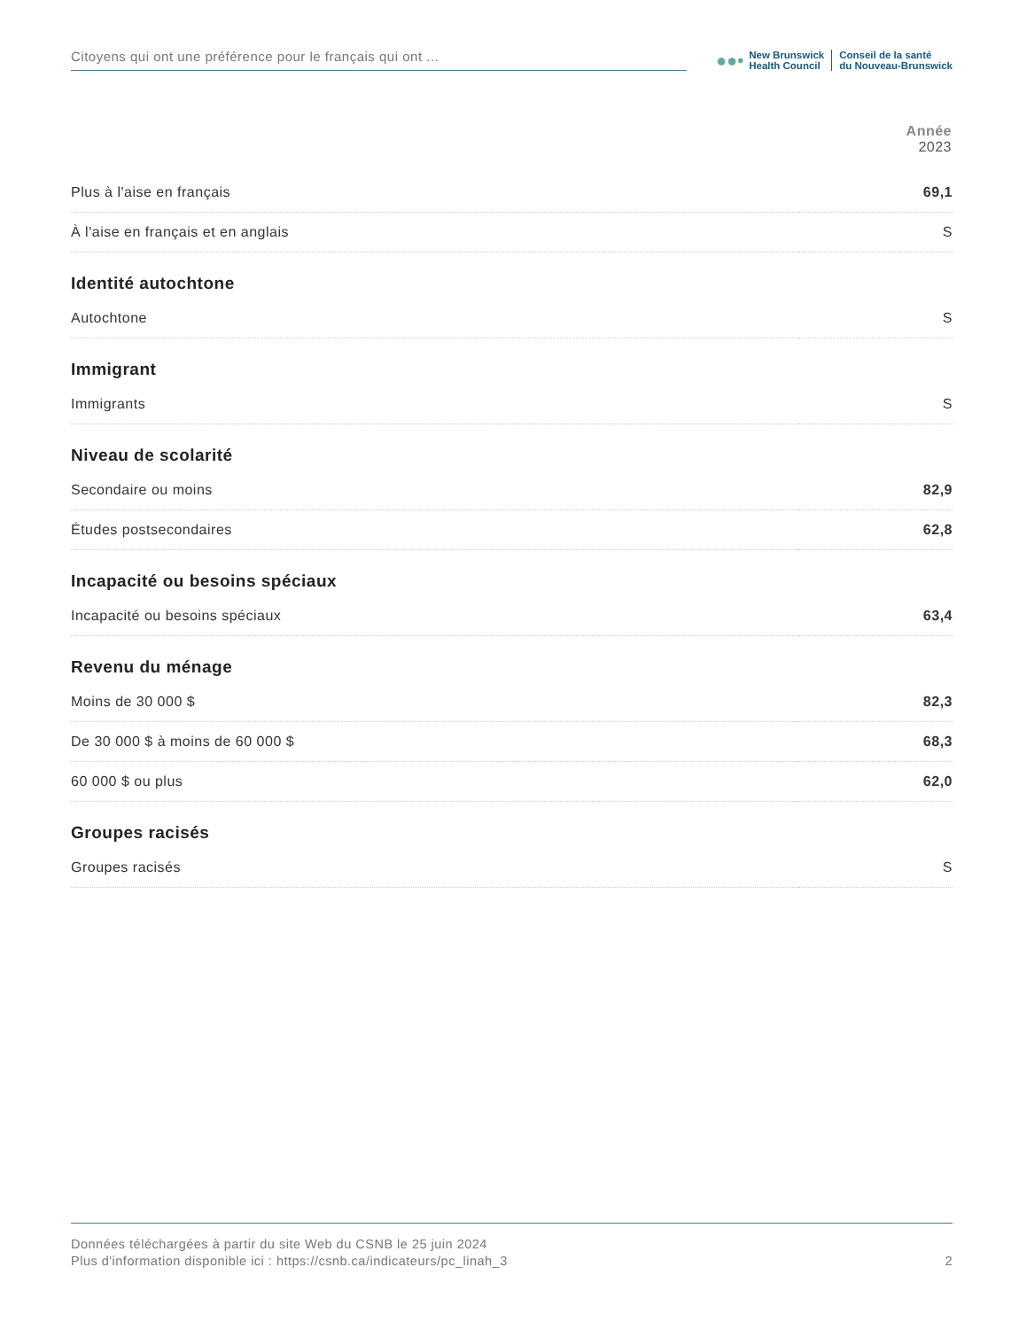Citoyens qui ont une préférence pour le français qui ont ...
●●•
New Brunswick
Health Council
Conseil de la santé
du Nouveau-Brunswick
| | Année 2023 |
| --- | --- |
| Plus à l'aise en français | 69,1 |
| À l'aise en français et en anglais | S |
| Identité autochtone | |
| Autochtone | S |
| Immigrant | |
| Immigrants | S |
| Niveau de scolarité | |
| Secondaire ou moins | 82,9 |
| Études postsecondaires | 62,8 |
| Incapacité ou besoins spéciaux | |
| Incapacité ou besoins spéciaux | 63,4 |
| Revenu du ménage | |
| Moins de 30 000 $ | 82,3 |
| De 30 000 $ à moins de 60 000 $ | 68,3 |
| 60 000 $ ou plus | 62,0 |
| Groupes racisés | |
| Groupes racisés | S |
Données téléchargées à partir du site Web du CSNB le 25 juin 2024
Plus d'information disponible ici : https://csnb.ca/indicateurs/pc_linah_3 2